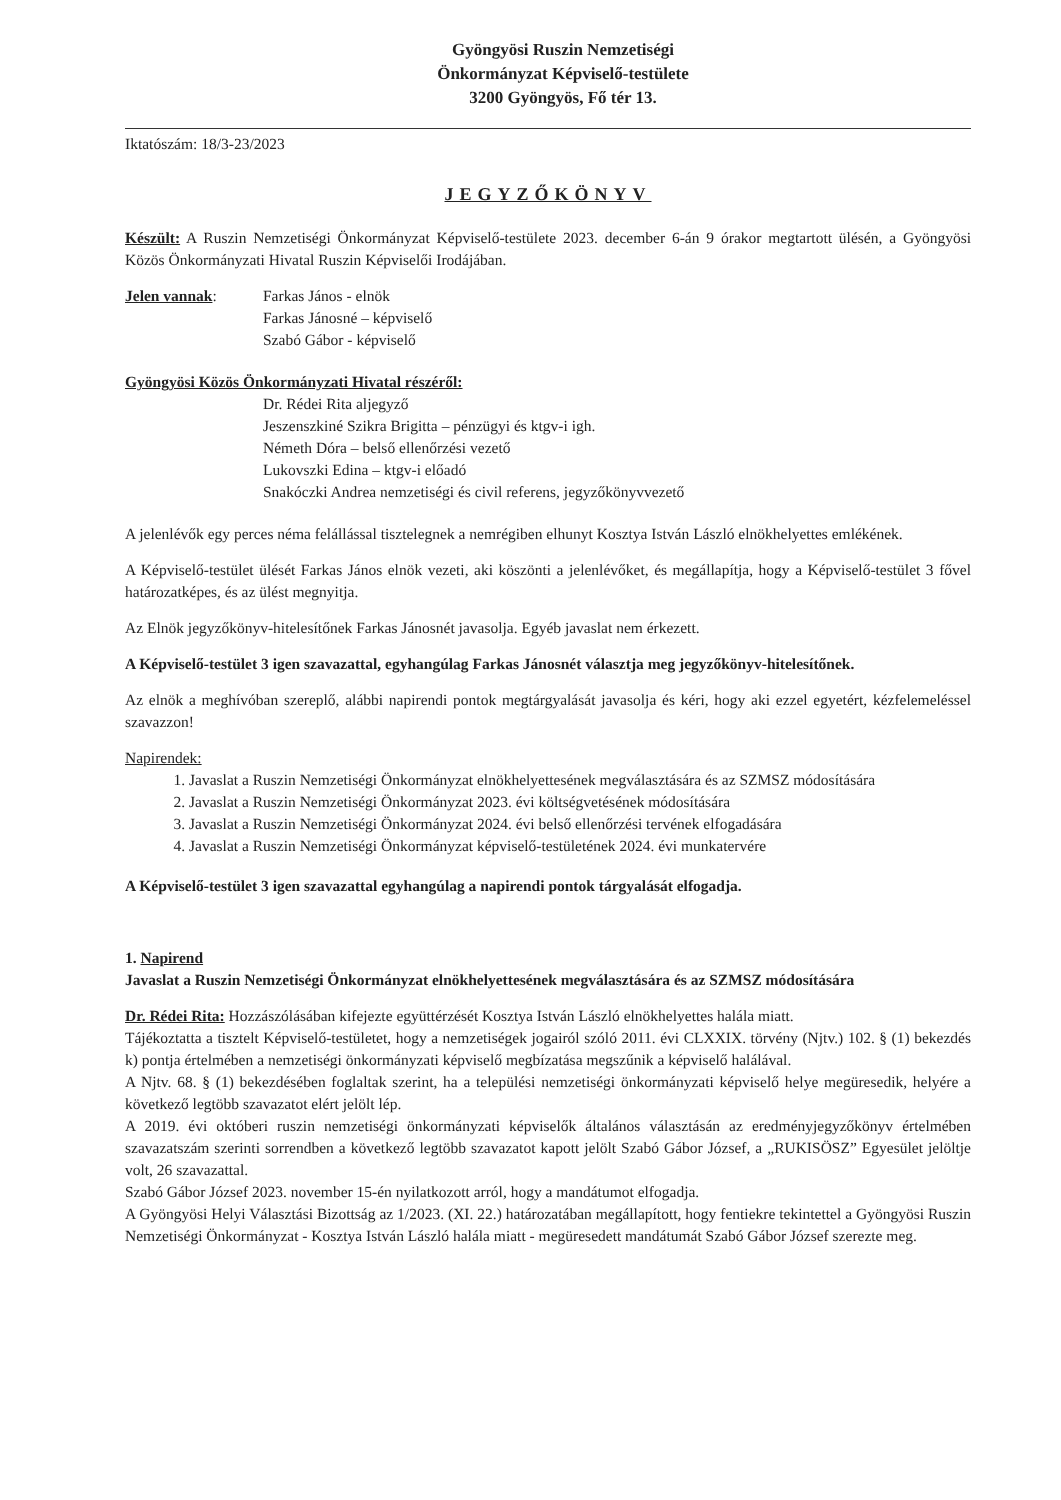Gyöngyösi Ruszin Nemzetiségi
Önkormányzat Képviselő-testülete
3200 Gyöngyös, Fő tér 13.
Iktatószám: 18/3-23/2023
JEGYZŐKÖNYV
Készült: A Ruszin Nemzetiségi Önkormányzat Képviselő-testülete 2023. december 6-án 9 órakor megtartott ülésén, a Gyöngyösi Közös Önkormányzati Hivatal Ruszin Képviselői Irodájában.
Jelen vannak: Farkas János - elnök
Farkas Jánosné – képviselő
Szabó Gábor - képviselő
Gyöngyösi Közös Önkormányzati Hivatal részéről:
Dr. Rédei Rita aljegyző
Jeszenszkiné Szikra Brigitta – pénzügyi és ktgv-i igh.
Németh Dóra – belső ellenőrzési vezető
Lukovszki Edina – ktgv-i előadó
Snakóczki Andrea nemzetiségi és civil referens, jegyzőkönyvvezető
A jelenlévők egy perces néma felállással tisztelegnek a nemrégiben elhunyt Kosztya István László elnökhelyettes emlékének.
A Képviselő-testület ülését Farkas János elnök vezeti, aki köszönti a jelenlévőket, és megállapítja, hogy a Képviselő-testület 3 fővel határozatképes, és az ülést megnyitja.
Az Elnök jegyzőkönyv-hitelesítőnek Farkas Jánosnét javasolja. Egyéb javaslat nem érkezett.
A Képviselő-testület 3 igen szavazattal, egyhangúlag Farkas Jánosnét választja meg jegyzőkönyv-hitelesítőnek.
Az elnök a meghívóban szereplő, alábbi napirendi pontok megtárgyalását javasolja és kéri, hogy aki ezzel egyetért, kézfelemeléssel szavazzon!
Napirendek:
1. Javaslat a Ruszin Nemzetiségi Önkormányzat elnökhelyettesének megválasztására és az SZMSZ módosítására
2. Javaslat a Ruszin Nemzetiségi Önkormányzat 2023. évi költségvetésének módosítására
3. Javaslat a Ruszin Nemzetiségi Önkormányzat 2024. évi belső ellenőrzési tervének elfogadására
4. Javaslat a Ruszin Nemzetiségi Önkormányzat képviselő-testületének 2024. évi munkatervére
A Képviselő-testület 3 igen szavazattal egyhangúlag a napirendi pontok tárgyalását elfogadja.
1. Napirend
Javaslat a Ruszin Nemzetiségi Önkormányzat elnökhelyettesének megválasztására és az SZMSZ módosítására
Dr. Rédei Rita: Hozzászólásában kifejezte együttérzését Kosztya István László elnökhelyettes halála miatt.
Tájékoztatta a tisztelt Képviselő-testületet, hogy a nemzetiségek jogairól szóló 2011. évi CLXXIX. törvény (Njtv.) 102. § (1) bekezdés k) pontja értelmében a nemzetiségi önkormányzati képviselő megbízatása megszűnik a képviselő halálával.
A Njtv. 68. § (1) bekezdésében foglaltak szerint, ha a települési nemzetiségi önkormányzati képviselő helye megüresedik, helyére a következő legtöbb szavazatot elért jelölt lép.
A 2019. évi októberi ruszin nemzetiségi önkormányzati képviselők általános választásán az eredményjegyzőkönyv értelmében szavazatszám szerinti sorrendben a következő legtöbb szavazatot kapott jelölt Szabó Gábor József, a „RUKISÖSZ” Egyesület jelöltje volt, 26 szavazattal.
Szabó Gábor József 2023. november 15-én nyilatkozott arról, hogy a mandátumot elfogadja.
A Gyöngyösi Helyi Választási Bizottság az 1/2023. (XI. 22.) határozatában megállapított, hogy fentiekre tekintettel a Gyöngyösi Ruszin Nemzetiségi Önkormányzat - Kosztya István László halála miatt - megüresedett mandátumát Szabó Gábor József szerezte meg.